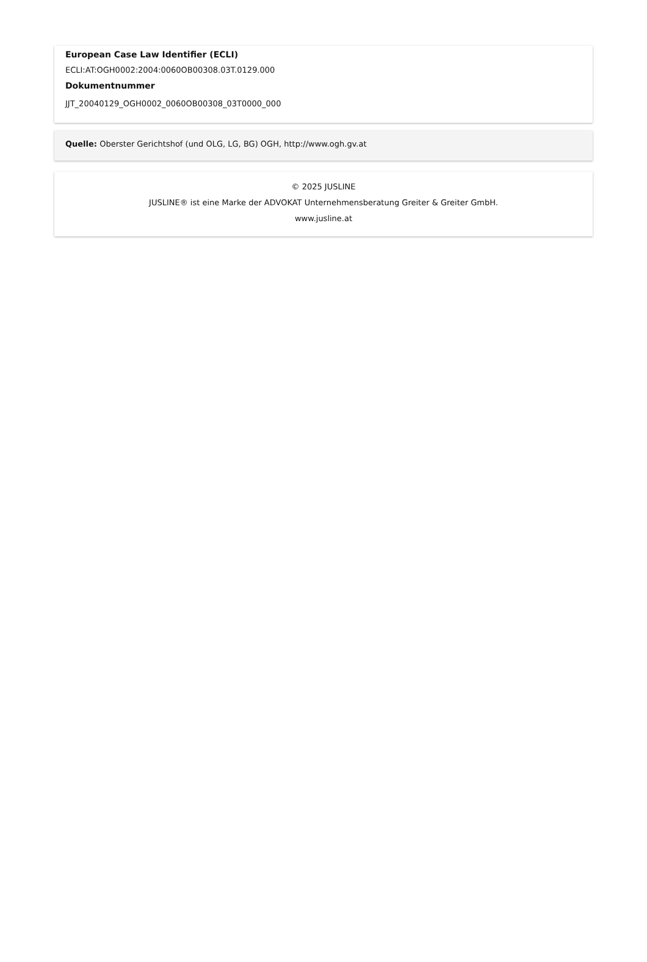European Case Law Identifier (ECLI)
ECLI:AT:OGH0002:2004:0060OB00308.03T.0129.000
Dokumentnummer
JJT_20040129_OGH0002_0060OB00308_03T0000_000
Quelle: Oberster Gerichtshof (und OLG, LG, BG) OGH, http://www.ogh.gv.at
© 2025 JUSLINE
JUSLINE® ist eine Marke der ADVOKAT Unternehmensberatung Greiter & Greiter GmbH.
www.jusline.at